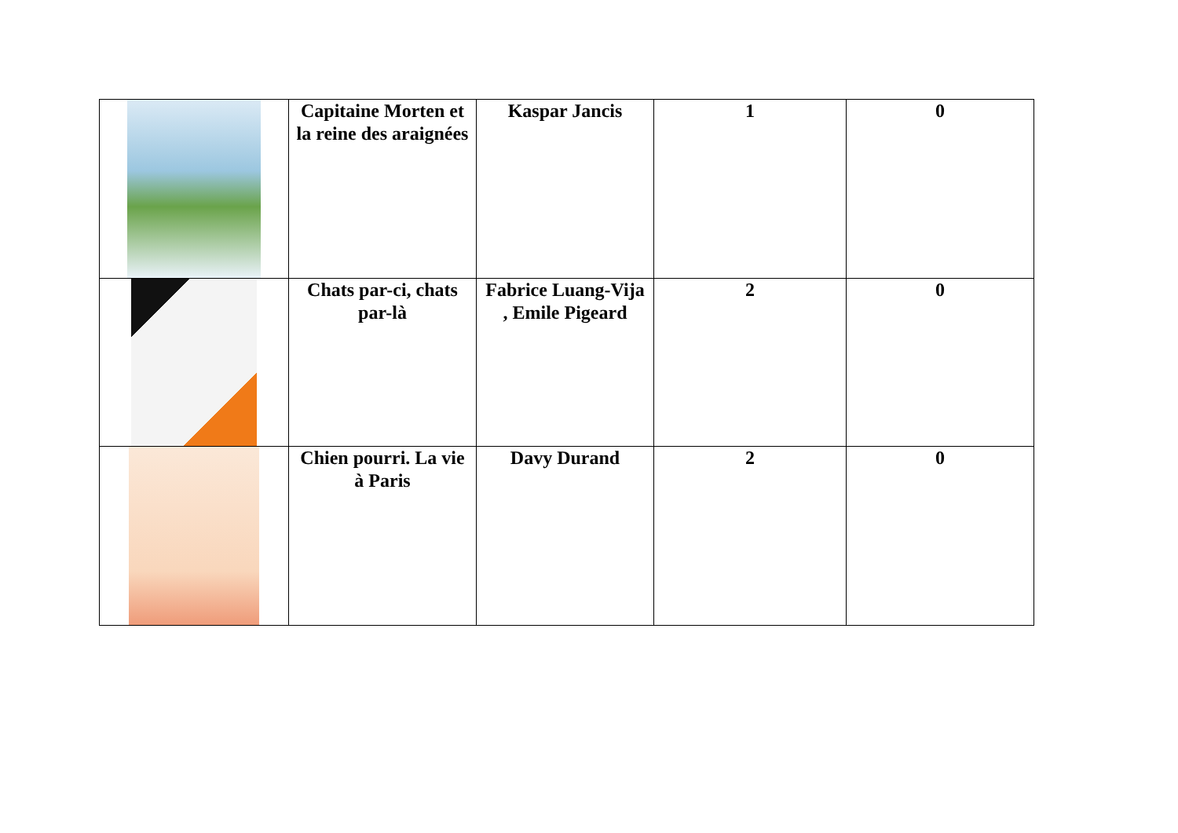| | Capitaine Morten et la reine des araignées | Kaspar Jancis | 1 | 0 |
| | Chats par-ci, chats par-là | Fabrice Luang-Vija , Emile Pigeard | 2 | 0 |
| | Chien pourri. La vie à Paris | Davy Durand | 2 | 0 |